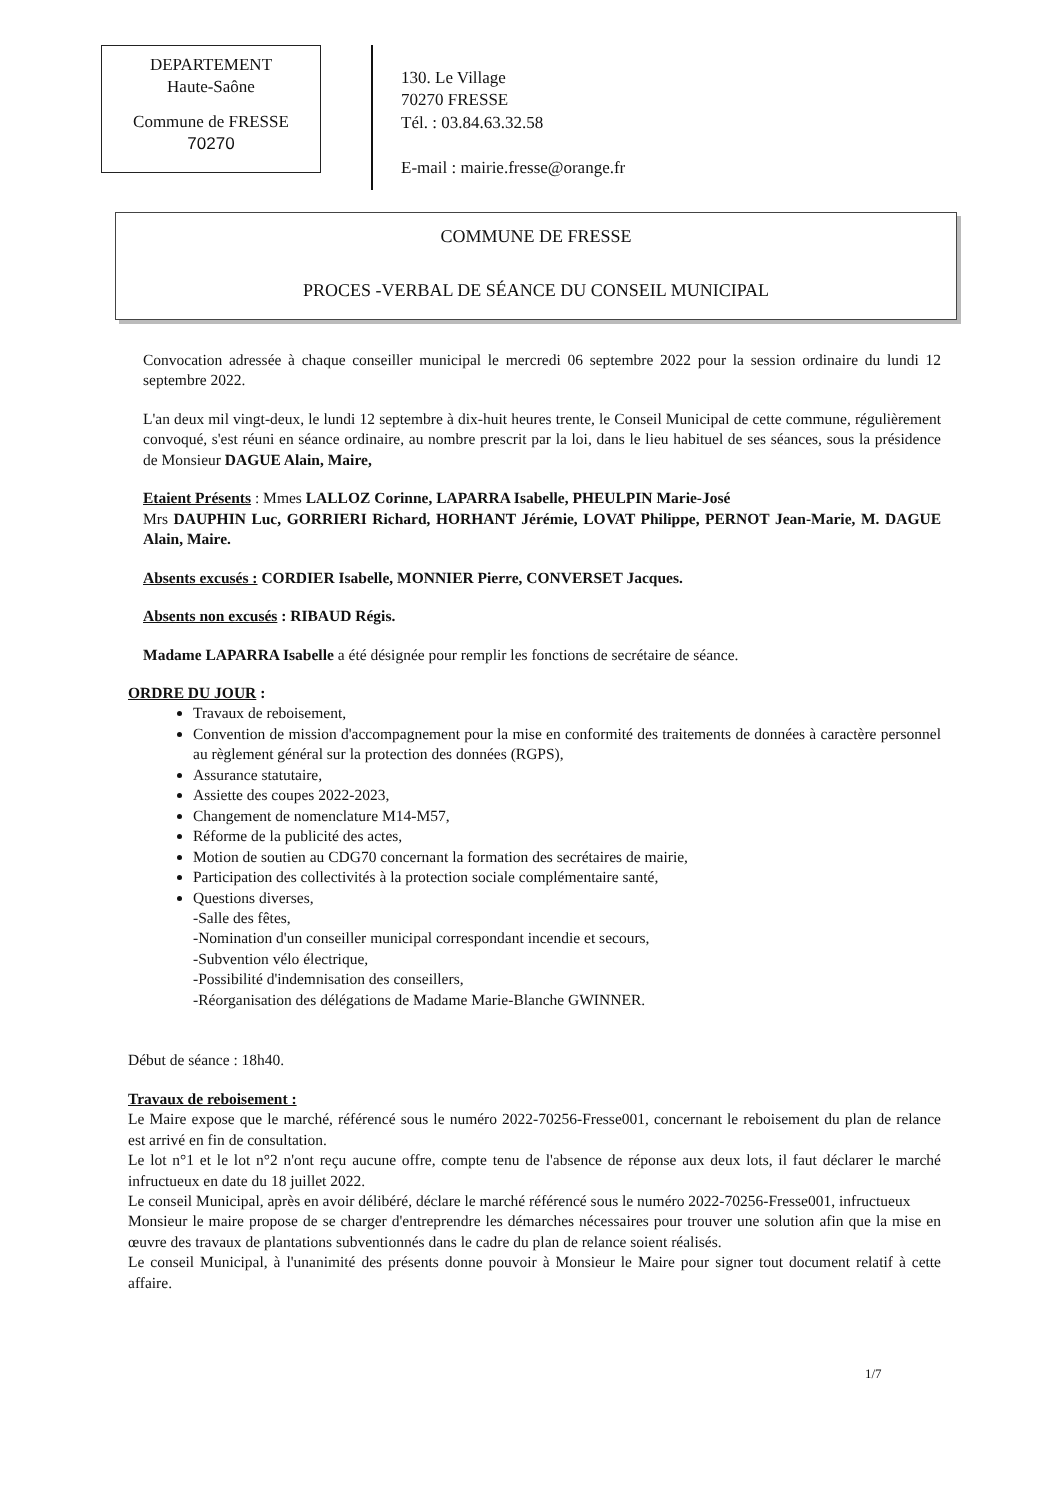DEPARTEMENT
Haute-Saône
Commune de FRESSE
70270
130. Le Village
70270 FRESSE
Tél. : 03.84.63.32.58
E-mail : mairie.fresse@orange.fr
COMMUNE DE FRESSE
PROCES -VERBAL DE SÉANCE DU CONSEIL MUNICIPAL
Convocation adressée à chaque conseiller municipal le mercredi 06 septembre 2022 pour la session ordinaire du lundi 12 septembre 2022.
L'an deux mil vingt-deux, le lundi 12 septembre à dix-huit heures trente, le Conseil Municipal de cette commune, régulièrement convoqué, s'est réuni en séance ordinaire, au nombre prescrit par la loi, dans le lieu habituel de ses séances, sous la présidence de Monsieur DAGUE Alain, Maire,
Etaient Présents : Mmes LALLOZ Corinne, LAPARRA Isabelle, PHEULPIN Marie-José
Mrs DAUPHIN Luc, GORRIERI Richard, HORHANT Jérémie, LOVAT Philippe, PERNOT Jean-Marie, M. DAGUE Alain, Maire.
Absents excusés : CORDIER Isabelle, MONNIER Pierre, CONVERSET Jacques.
Absents non excusés : RIBAUD Régis.
Madame LAPARRA Isabelle a été désignée pour remplir les fonctions de secrétaire de séance.
ORDRE DU JOUR :
Travaux de reboisement,
Convention de mission d'accompagnement pour la mise en conformité des traitements de données à caractère personnel au règlement général sur la protection des données (RGPS),
Assurance statutaire,
Assiette des coupes 2022-2023,
Changement de nomenclature M14-M57,
Réforme de la publicité des actes,
Motion de soutien au CDG70 concernant la formation des secrétaires de mairie,
Participation des collectivités à la protection sociale complémentaire santé,
Questions diverses,
-Salle des fêtes,
-Nomination d'un conseiller municipal correspondant incendie et secours,
-Subvention vélo électrique,
-Possibilité d'indemnisation des conseillers,
-Réorganisation des délégations de Madame Marie-Blanche GWINNER.
Début de séance : 18h40.
Travaux de reboisement :
Le Maire expose que le marché, référencé sous le numéro 2022-70256-Fresse001, concernant le reboisement du plan de relance est arrivé en fin de consultation.
Le lot n°1 et le lot n°2 n'ont reçu aucune offre, compte tenu de l'absence de réponse aux deux lots, il faut déclarer le marché infructueux en date du 18 juillet 2022.
Le conseil Municipal, après en avoir délibéré, déclare le marché référencé sous le numéro 2022-70256-Fresse001, infructueux
Monsieur le maire propose de se charger d'entreprendre les démarches nécessaires pour trouver une solution afin que la mise en œuvre des travaux de plantations subventionnés dans le cadre du plan de relance soient réalisés.
Le conseil Municipal, à l'unanimité des présents donne pouvoir à Monsieur le Maire pour signer tout document relatif à cette affaire.
1/7